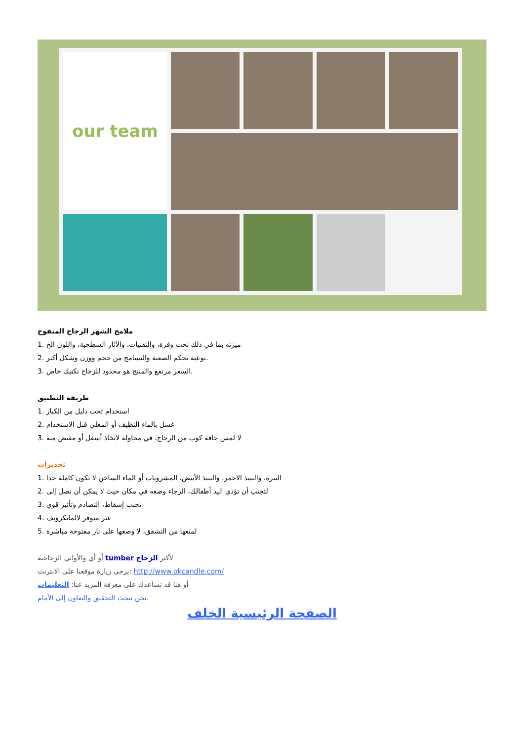our team
ملامح الشهر الزجاج المنفوخ
1. ميزته بما في ذلك نحت وفرة، والتقنيات، والآثار السطحية، واللون الخ
2. نوعية تحكم الصعبة والتسامح من حجم ووزن وشكل أكبر.
3. السعر مرتفع والمنتج هو محدود للزجاج تكنيك خاص.
طريقة التطبيق
1. استخدام تحت دليل من الكبار
2. غسل بالماء النظيف أو المغلي قبل الاستخدام
3. لا لمس حافة كوب من الزجاج، في محاولة لاتخاذ أسفل أو مقبض منه
تحذيرات
1. البيرة، والنبيذ الاحمر، والنبيذ الأبيض، المشروبات أو الماء الساخن لا تكون كاملة جدا
2. لتجنب أن تؤذي اليد أطفالك، الرجاء وضعه في مكان حيث لا يمكن أن تصل إلى
3. تجنب إسقاط، التصادم وتأثير قوي
4. غير متوفر لالمايكرويف
5. لمنعها من التشقق، لا وضعها على نار مفتوحة مباشرة
أو أي والأواني الزجاجية tumber لأكثر الزجاج
يرجى زيارة موقعنا على الانترنت: http://www.okcandle.com/
أو هنا قد تساعدك على معرفة المزيد عنا: التعليمات
نحن نبحث التحقيق والتعاون إلى الأمام.
الصفحة الرئيسية الخلف